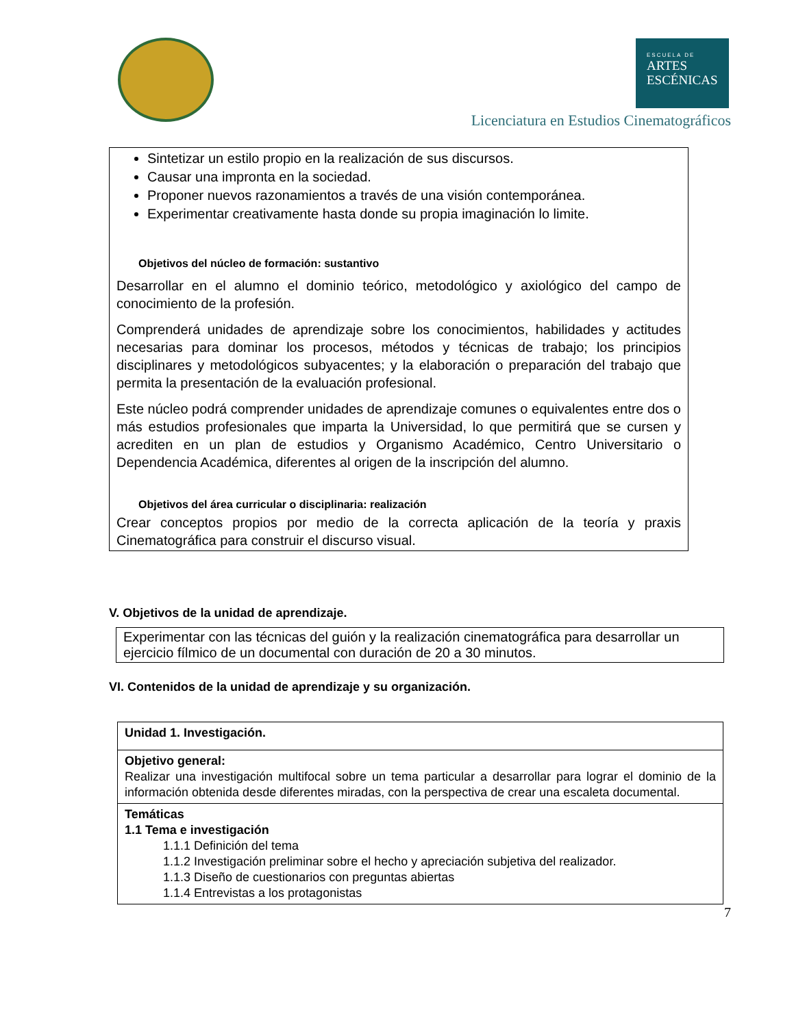ESCUELA DE
ARTES
ESCÉNICAS
Licenciatura en Estudios Cinematográficos
Sintetizar un estilo propio en la realización de sus discursos.
Causar una impronta en la sociedad.
Proponer nuevos razonamientos a través de una visión contemporánea.
Experimentar creativamente hasta donde su propia imaginación lo limite.
Objetivos del núcleo de formación: sustantivo
Desarrollar en el alumno el dominio teórico, metodológico y axiológico del campo de conocimiento de la profesión.
Comprenderá unidades de aprendizaje sobre los conocimientos, habilidades y actitudes necesarias para dominar los procesos, métodos y técnicas de trabajo; los principios disciplinares y metodológicos subyacentes; y la elaboración o preparación del trabajo que permita la presentación de la evaluación profesional.
Este núcleo podrá comprender unidades de aprendizaje comunes o equivalentes entre dos o más estudios profesionales que imparta la Universidad, lo que permitirá que se cursen y acrediten en un plan de estudios y Organismo Académico, Centro Universitario o Dependencia Académica, diferentes al origen de la inscripción del alumno.
Objetivos del área curricular o disciplinaria: realización
Crear conceptos propios por medio de la correcta aplicación de la teoría y praxis Cinematográfica para construir el discurso visual.
V. Objetivos de la unidad de aprendizaje.
Experimentar con las técnicas del guión y la realización cinematográfica para desarrollar un ejercicio fílmico de un documental con duración de 20 a 30 minutos.
VI. Contenidos de la unidad de aprendizaje y su organización.
| Unidad 1. Investigación. |
| Objetivo general: Realizar una investigación multifocal sobre un tema particular a desarrollar para lograr el dominio de la información obtenida desde diferentes miradas, con la perspectiva de crear una escaleta documental. |
| Temáticas 1.1 Tema e investigación 1.1.1 Definición del tema 1.1.2 Investigación preliminar sobre el hecho y apreciación subjetiva del realizador. 1.1.3 Diseño de cuestionarios con preguntas abiertas 1.1.4 Entrevistas a los protagonistas |
7